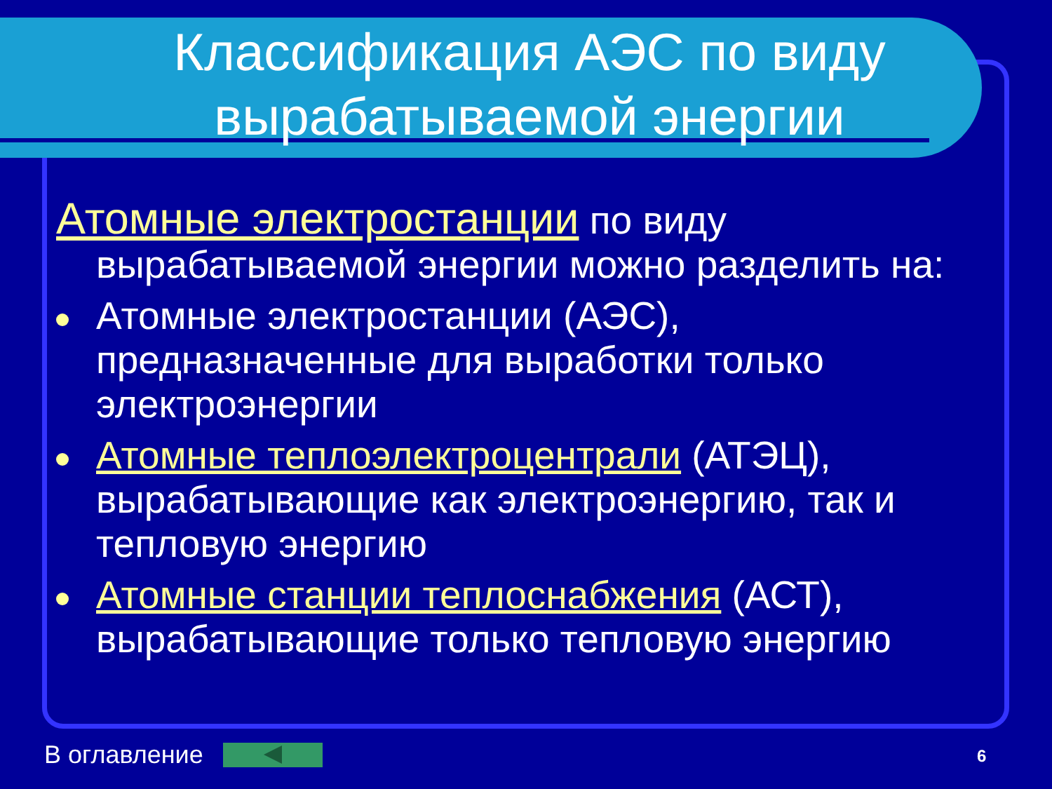Классификация АЭС по виду вырабатываемой энергии
Атомные электростанции по виду вырабатываемой энергии можно разделить на:
Атомные электростанции (АЭС), предназначенные для выработки только электроэнергии
Атомные теплоэлектроцентрали (АТЭЦ), вырабатывающие как электроэнергию, так и тепловую энергию
Атомные станции теплоснабжения (АСТ), вырабатывающие только тепловую энергию
В оглавление 6